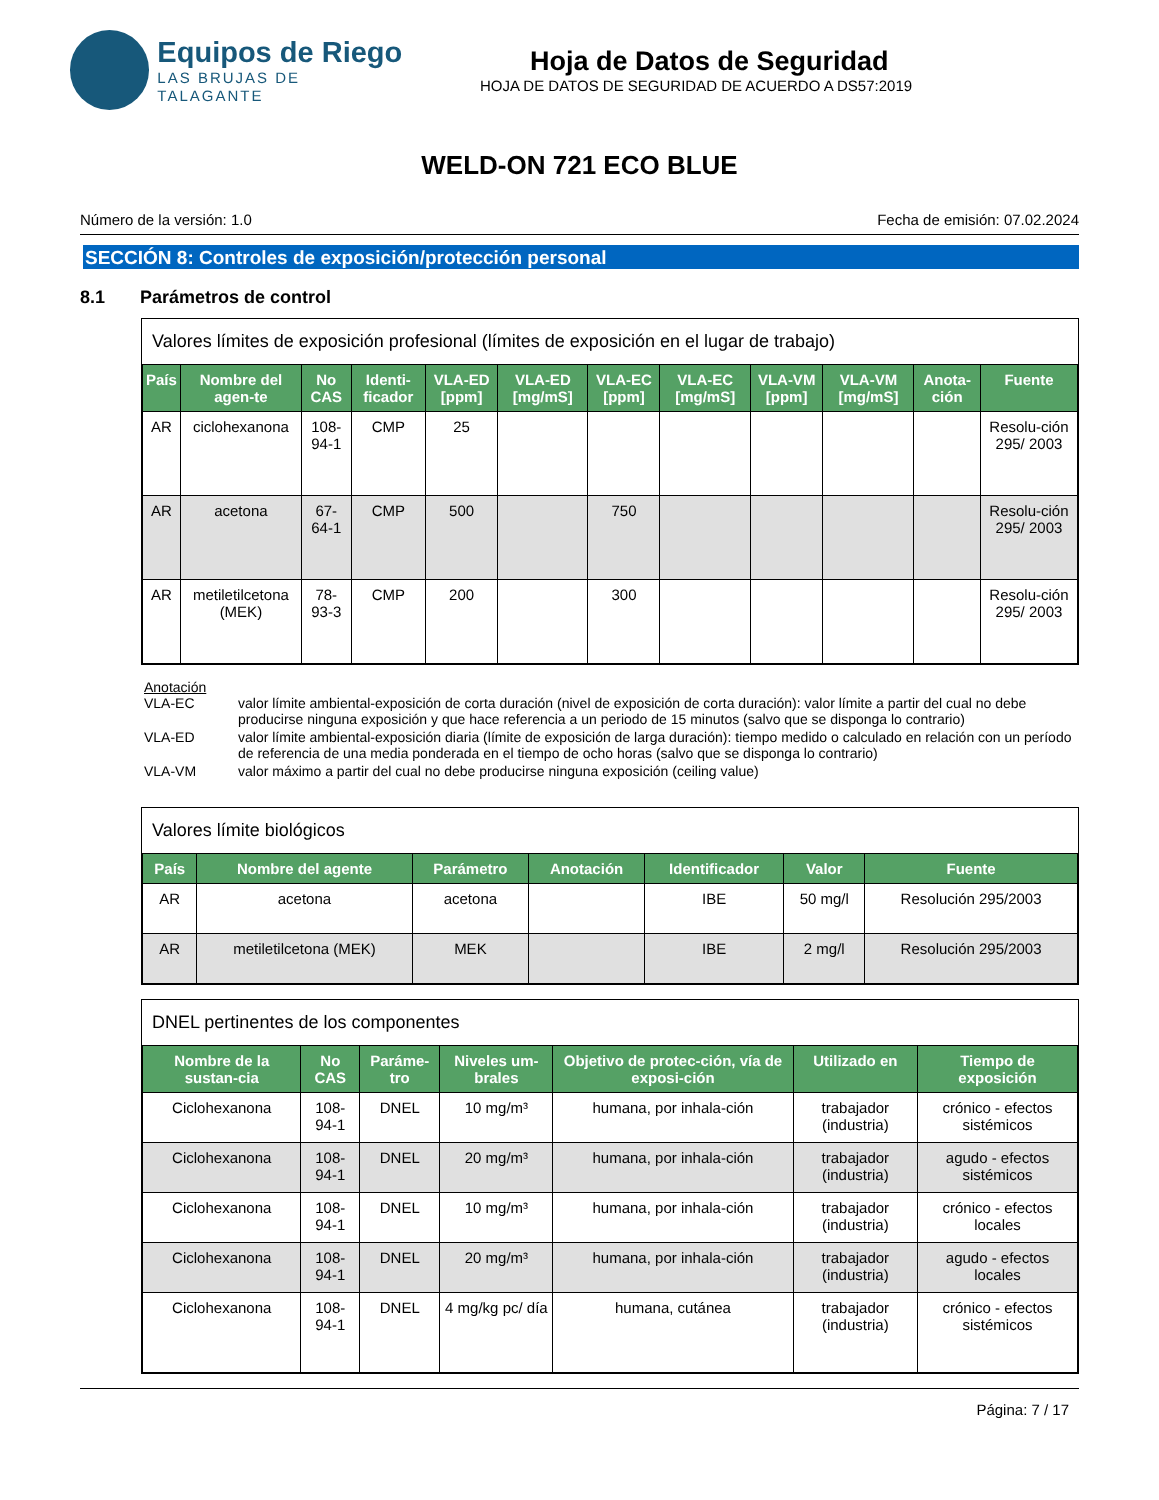Equipos de Riego
LAS BRUJAS DE TALAGANTE
Hoja de Datos de Seguridad
HOJA DE DATOS DE SEGURIDAD DE ACUERDO A DS57:2019
WELD-ON 721 ECO BLUE
Número de la versión: 1.0 Fecha de emisión: 07.02.2024
SECCIÓN 8: Controles de exposición/protección personal
8.1 Parámetros de control
Valores límites de exposición profesional (límites de exposición en el lugar de trabajo)
| País | Nombre del agen-te | No CAS | Identi-ficador | VLA-ED [ppm] | VLA-ED [mg/mS] | VLA-EC [ppm] | VLA-EC [mg/mS] | VLA-VM [ppm] | VLA-VM [mg/mS] | Anota-ción | Fuente |
| --- | --- | --- | --- | --- | --- | --- | --- | --- | --- | --- | --- |
| AR | ciclohexanona | 108-94-1 | CMP | 25 | | | | | | | Resolu-ción 295/ 2003 |
| AR | acetona | 67-64-1 | CMP | 500 | | 750 | | | | | Resolu-ción 295/ 2003 |
| AR | metiletilcetona (MEK) | 78-93-3 | CMP | 200 | | 300 | | | | | Resolu-ción 295/ 2003 |
Anotación
| VLA-EC | valor límite ambiental-exposición de corta duración (nivel de exposición de corta duración): valor límite a partir del cual no debe producirse ninguna exposición y que hace referencia a un periodo de 15 minutos (salvo que se disponga lo contrario) |
| VLA-ED | valor límite ambiental-exposición diaria (límite de exposición de larga duración): tiempo medido o calculado en relación con un período de referencia de una media ponderada en el tiempo de ocho horas (salvo que se disponga lo contrario) |
| VLA-VM | valor máximo a partir del cual no debe producirse ninguna exposición (ceiling value) |
Valores límite biológicos
| País | Nombre del agente | Parámetro | Anotación | Identificador | Valor | Fuente |
| --- | --- | --- | --- | --- | --- | --- |
| AR | acetona | acetona | | IBE | 50 mg/l | Resolución 295/2003 |
| AR | metiletilcetona (MEK) | MEK | | IBE | 2 mg/l | Resolución 295/2003 |
DNEL pertinentes de los componentes
| Nombre de la sustan-cia | No CAS | Paráme-tro | Niveles um-brales | Objetivo de protec-ción, vía de exposi-ción | Utilizado en | Tiempo de exposición |
| --- | --- | --- | --- | --- | --- | --- |
| Ciclohexanona | 108-94-1 | DNEL | 10 mg/m³ | humana, por inhala-ción | trabajador (industria) | crónico - efectos sistémicos |
| Ciclohexanona | 108-94-1 | DNEL | 20 mg/m³ | humana, por inhala-ción | trabajador (industria) | agudo - efectos sistémicos |
| Ciclohexanona | 108-94-1 | DNEL | 10 mg/m³ | humana, por inhala-ción | trabajador (industria) | crónico - efectos locales |
| Ciclohexanona | 108-94-1 | DNEL | 20 mg/m³ | humana, por inhala-ción | trabajador (industria) | agudo - efectos locales |
| Ciclohexanona | 108-94-1 | DNEL | 4 mg/kg pc/ día | humana, cutánea | trabajador (industria) | crónico - efectos sistémicos |
Página: 7 / 17